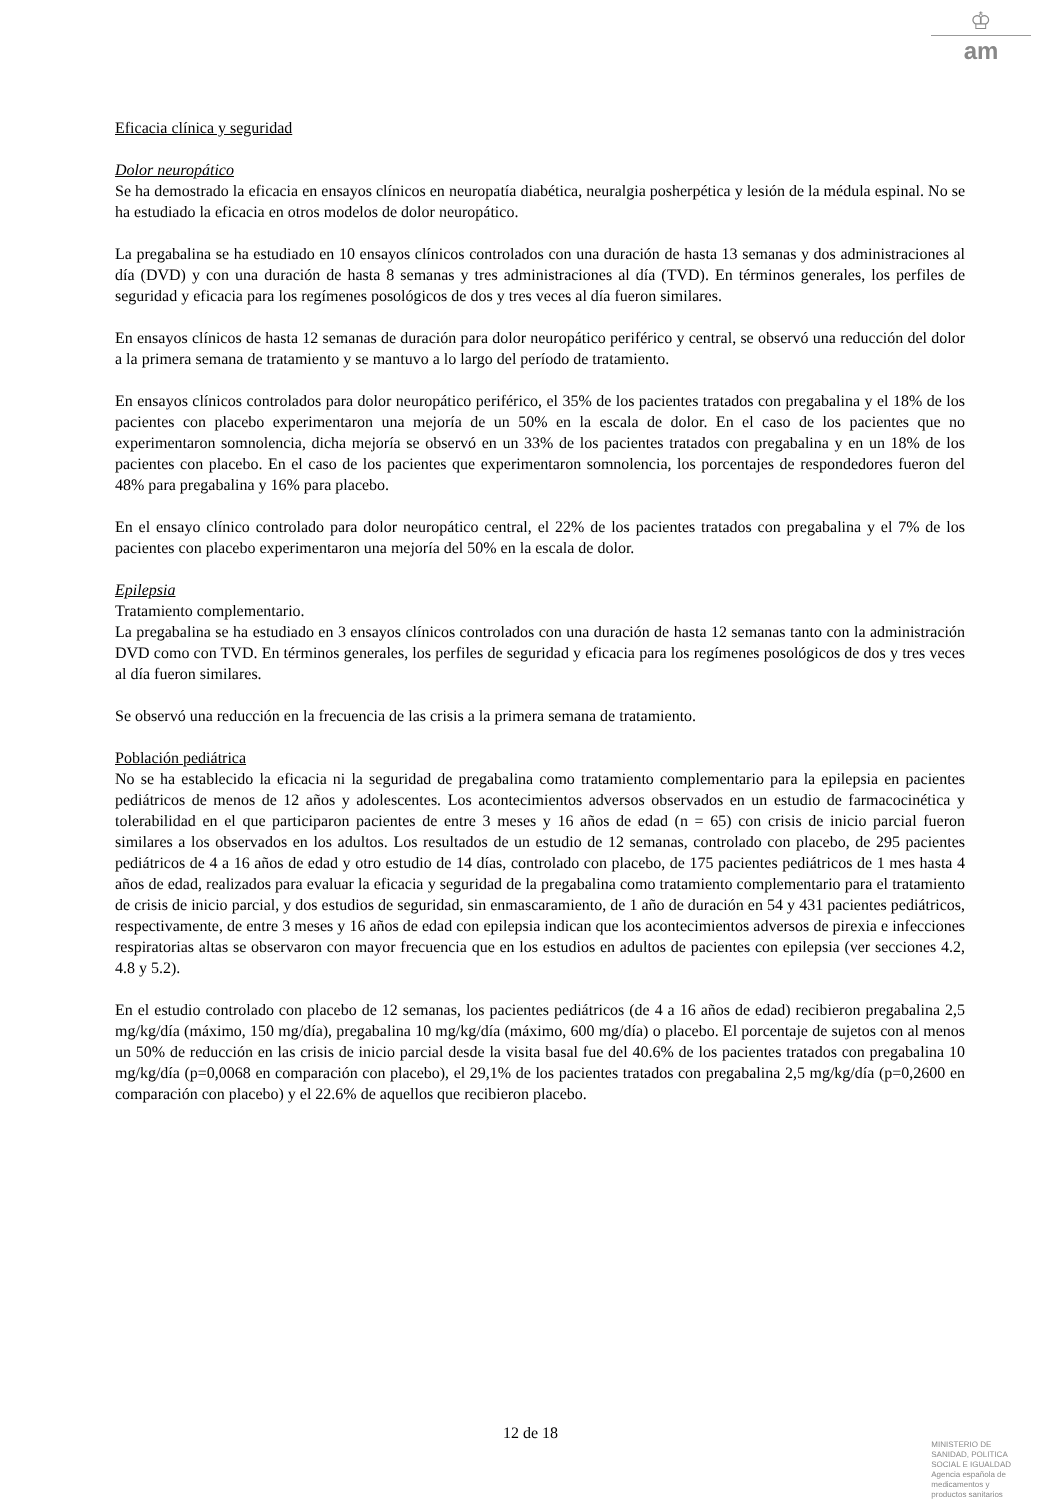♔
am
Eficacia clínica y seguridad
Dolor neuropático
Se ha demostrado la eficacia en ensayos clínicos en neuropatía diabética, neuralgia posherpética y lesión de la médula espinal. No se ha estudiado la eficacia en otros modelos de dolor neuropático.
La pregabalina se ha estudiado en 10 ensayos clínicos controlados con una duración de hasta 13 semanas y dos administraciones al día (DVD) y con una duración de hasta 8 semanas y tres administraciones al día (TVD). En términos generales, los perfiles de seguridad y eficacia para los regímenes posológicos de dos y tres veces al día fueron similares.
En ensayos clínicos de hasta 12 semanas de duración para dolor neuropático periférico y central, se observó una reducción del dolor a la primera semana de tratamiento y se mantuvo a lo largo del período de tratamiento.
En ensayos clínicos controlados para dolor neuropático periférico, el 35% de los pacientes tratados con pregabalina y el 18% de los pacientes con placebo experimentaron una mejoría de un 50% en la escala de dolor. En el caso de los pacientes que no experimentaron somnolencia, dicha mejoría se observó en un 33% de los pacientes tratados con pregabalina y en un 18% de los pacientes con placebo. En el caso de los pacientes que experimentaron somnolencia, los porcentajes de respondedores fueron del 48% para pregabalina y 16% para placebo.
En el ensayo clínico controlado para dolor neuropático central, el 22% de los pacientes tratados con pregabalina y el 7% de los pacientes con placebo experimentaron una mejoría del 50% en la escala de dolor.
Epilepsia
Tratamiento complementario.
La pregabalina se ha estudiado en 3 ensayos clínicos controlados con una duración de hasta 12 semanas tanto con la administración DVD como con TVD. En términos generales, los perfiles de seguridad y eficacia para los regímenes posológicos de dos y tres veces al día fueron similares.
Se observó una reducción en la frecuencia de las crisis a la primera semana de tratamiento.
Población pediátrica
No se ha establecido la eficacia ni la seguridad de pregabalina como tratamiento complementario para la epilepsia en pacientes pediátricos de menos de 12 años y adolescentes. Los acontecimientos adversos observados en un estudio de farmacocinética y tolerabilidad en el que participaron pacientes de entre 3 meses y 16 años de edad (n = 65) con crisis de inicio parcial fueron similares a los observados en los adultos. Los resultados de un estudio de 12 semanas, controlado con placebo, de 295 pacientes pediátricos de 4 a 16 años de edad y otro estudio de 14 días, controlado con placebo, de 175 pacientes pediátricos de 1 mes hasta 4 años de edad, realizados para evaluar la eficacia y seguridad de la pregabalina como tratamiento complementario para el tratamiento de crisis de inicio parcial, y dos estudios de seguridad, sin enmascaramiento, de 1 año de duración en 54 y 431 pacientes pediátricos, respectivamente, de entre 3 meses y 16 años de edad con epilepsia indican que los acontecimientos adversos de pirexia e infecciones respiratorias altas se observaron con mayor frecuencia que en los estudios en adultos de pacientes con epilepsia (ver secciones 4.2, 4.8 y 5.2).
En el estudio controlado con placebo de 12 semanas, los pacientes pediátricos (de 4 a 16 años de edad) recibieron pregabalina 2,5 mg/kg/día (máximo, 150 mg/día), pregabalina 10 mg/kg/día (máximo, 600 mg/día) o placebo. El porcentaje de sujetos con al menos un 50% de reducción en las crisis de inicio parcial desde la visita basal fue del 40.6% de los pacientes tratados con pregabalina 10 mg/kg/día (p=0,0068 en comparación con placebo), el 29,1% de los pacientes tratados con pregabalina 2,5 mg/kg/día (p=0,2600 en comparación con placebo) y el 22.6% de aquellos que recibieron placebo.
12 de 18
MINISTERIO DE
SANIDAD, POLITICA
SOCIAL E IGUALDAD
Agencia española de
medicamentos y
productos sanitarios